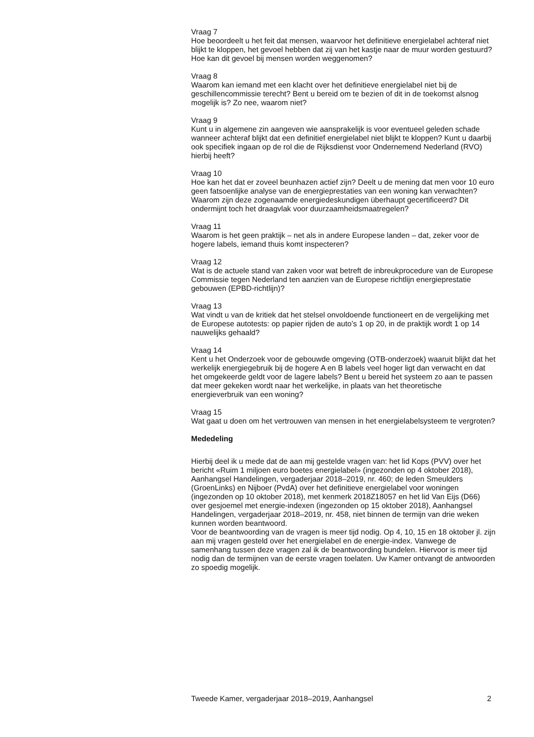Vraag 7
Hoe beoordeelt u het feit dat mensen, waarvoor het definitieve energielabel achteraf niet blijkt te kloppen, het gevoel hebben dat zij van het kastje naar de muur worden gestuurd? Hoe kan dit gevoel bij mensen worden weggenomen?
Vraag 8
Waarom kan iemand met een klacht over het definitieve energielabel niet bij de geschillencommissie terecht? Bent u bereid om te bezien of dit in de toekomst alsnog mogelijk is? Zo nee, waarom niet?
Vraag 9
Kunt u in algemene zin aangeven wie aansprakelijk is voor eventueel geleden schade wanneer achteraf blijkt dat een definitief energielabel niet blijkt te kloppen? Kunt u daarbij ook specifiek ingaan op de rol die de Rijksdienst voor Ondernemend Nederland (RVO) hierbij heeft?
Vraag 10
Hoe kan het dat er zoveel beunhazen actief zijn? Deelt u de mening dat men voor 10 euro geen fatsoenlijke analyse van de energieprestaties van een woning kan verwachten? Waarom zijn deze zogenaamde energiedeskundigen überhaupt gecertificeerd? Dit ondermijnt toch het draagvlak voor duurzaamheidsmaatregelen?
Vraag 11
Waarom is het geen praktijk – net als in andere Europese landen – dat, zeker voor de hogere labels, iemand thuis komt inspecteren?
Vraag 12
Wat is de actuele stand van zaken voor wat betreft de inbreukprocedure van de Europese Commissie tegen Nederland ten aanzien van de Europese richtlijn energieprestatie gebouwen (EPBD-richtlijn)?
Vraag 13
Wat vindt u van de kritiek dat het stelsel onvoldoende functioneert en de vergelijking met de Europese autotests: op papier rijden de auto’s 1 op 20, in de praktijk wordt 1 op 14 nauwelijks gehaald?
Vraag 14
Kent u het Onderzoek voor de gebouwde omgeving (OTB-onderzoek) waaruit blijkt dat het werkelijk energiegebruik bij de hogere A en B labels veel hoger ligt dan verwacht en dat het omgekeerde geldt voor de lagere labels? Bent u bereid het systeem zo aan te passen dat meer gekeken wordt naar het werkelijke, in plaats van het theoretische energieverbruik van een woning?
Vraag 15
Wat gaat u doen om het vertrouwen van mensen in het energielabelsysteem te vergroten?
Mededeling
Hierbij deel ik u mede dat de aan mij gestelde vragen van: het lid Kops (PVV) over het bericht «Ruim 1 miljoen euro boetes energielabel» (ingezonden op 4 oktober 2018), Aanhangsel Handelingen, vergaderjaar 2018–2019, nr. 460; de leden Smeulders (GroenLinks) en Nijboer (PvdA) over het definitieve energielabel voor woningen (ingezonden op 10 oktober 2018), met kenmerk 2018Z18057 en het lid Van Eijs (D66) over gesjoemel met energie-indexen (ingezonden op 15 oktober 2018), Aanhangsel Handelingen, vergaderjaar 2018–2019, nr. 458, niet binnen de termijn van drie weken kunnen worden beantwoord.
Voor de beantwoording van de vragen is meer tijd nodig. Op 4, 10, 15 en 18 oktober jl. zijn aan mij vragen gesteld over het energielabel en de energie-index. Vanwege de samenhang tussen deze vragen zal ik de beantwoording bundelen. Hiervoor is meer tijd nodig dan de termijnen van de eerste vragen toelaten. Uw Kamer ontvangt de antwoorden zo spoedig mogelijk.
Tweede Kamer, vergaderjaar 2018–2019, Aanhangsel 2